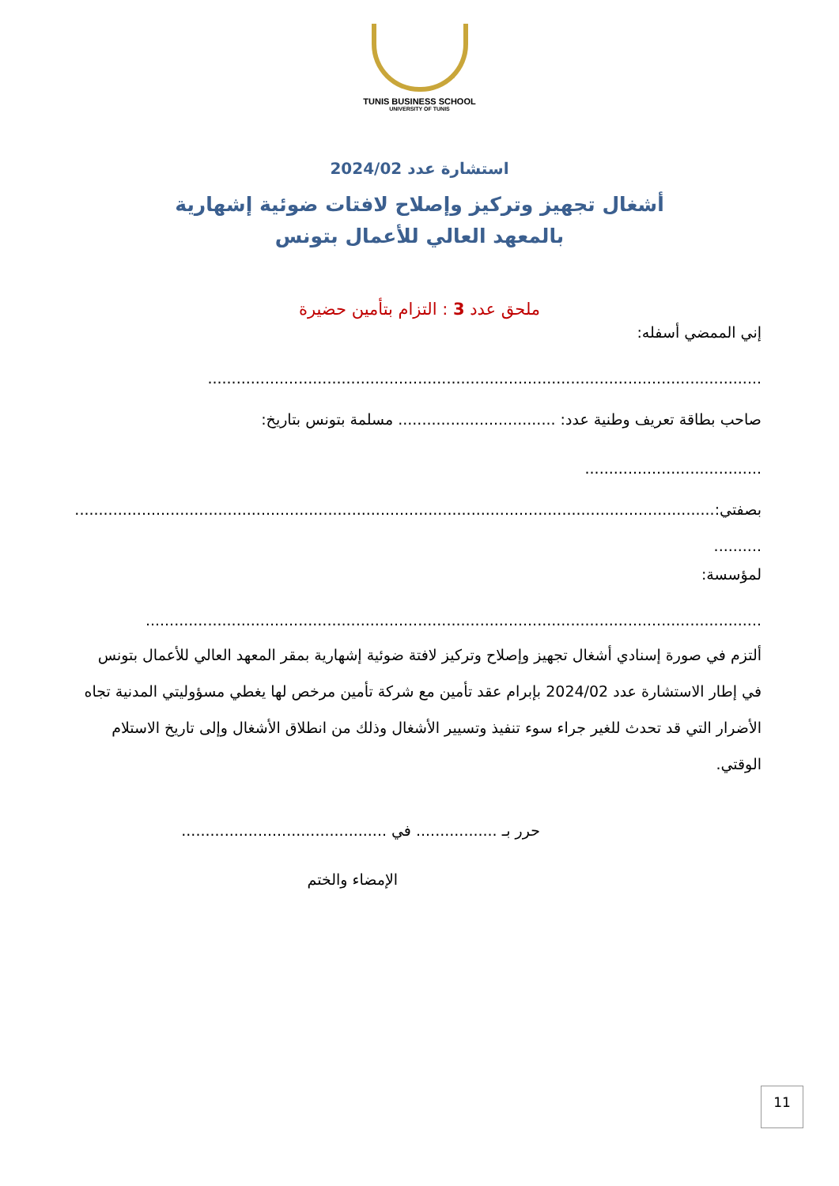TUNIS BUSINESS SCHOOL
UNIVERSITY OF TUNIS
استشارة عدد 2024/02
أشغال تجهيز وتركيز وإصلاح لافتات ضوئية إشهارية
بالمعهد العالي للأعمال بتونس
ملحق عدد 3 : التزام بتأمين حضيرة
إني الممضي أسفله:
....................................................................................................................
صاحب بطاقة تعريف وطنية عدد: ................................. مسلمة بتونس بتاريخ:
.....................................
بصفتي:........................................................................................................................................
..........
لمؤسسة:
.................................................................................................................................
ألتزم في صورة إسنادي أشغال تجهيز وإصلاح وتركيز لافتة ضوئية إشهارية بمقر المعهد العالي للأعمال بتونس في إطار الاستشارة عدد 2024/02 بإبرام عقد تأمين مع شركة تأمين مرخص لها يغطي مسؤوليتي المدنية تجاه الأضرار التي قد تحدث للغير جراء سوء تنفيذ وتسيير الأشغال وذلك من انطلاق الأشغال وإلى تاريخ الاستلام الوقتي.
حرر بـ ................. في ...........................................
الإمضاء والختم
11